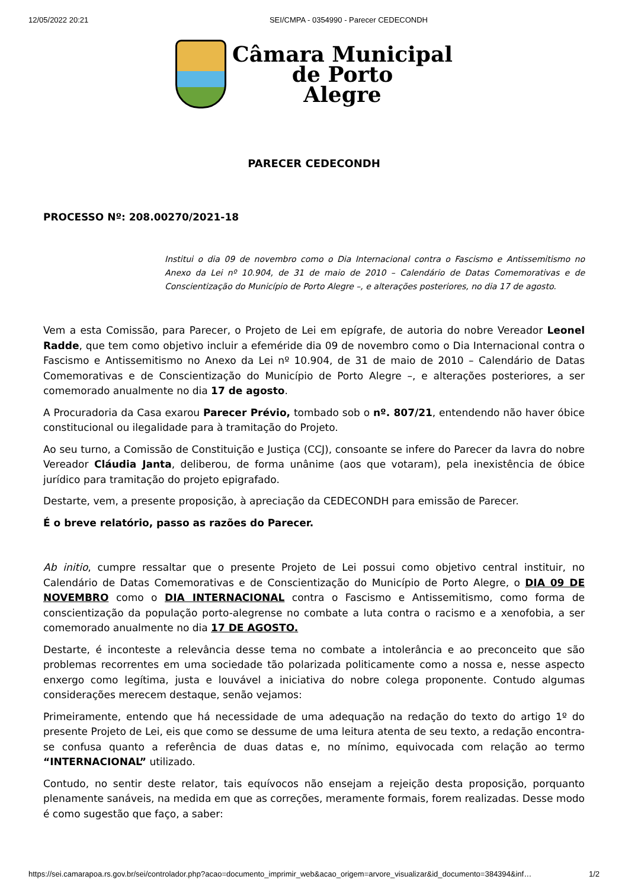12/05/2022 20:21 SEI/CMPA - 0354990 - Parecer CEDECONDH
Câmara Municipal
de Porto
Alegre
PARECER CEDECONDH
PROCESSO Nº: 208.00270/2021-18
Institui o dia 09 de novembro como o Dia Internacional contra o Fascismo e Antissemitismo no Anexo da Lei nº 10.904, de 31 de maio de 2010 – Calendário de Datas Comemorativas e de Conscientização do Município de Porto Alegre –, e alterações posteriores, no dia 17 de agosto.
Vem a esta Comissão, para Parecer, o Projeto de Lei em epígrafe, de autoria do nobre Vereador Leonel Radde, que tem como objetivo incluir a efeméride dia 09 de novembro como o Dia Internacional contra o Fascismo e Antissemitismo no Anexo da Lei nº 10.904, de 31 de maio de 2010 – Calendário de Datas Comemorativas e de Conscientização do Município de Porto Alegre –, e alterações posteriores, a ser comemorado anualmente no dia 17 de agosto.
A Procuradoria da Casa exarou Parecer Prévio, tombado sob o nº. 807/21, entendendo não haver óbice constitucional ou ilegalidade para à tramitação do Projeto.
Ao seu turno, a Comissão de Constituição e Justiça (CCJ), consoante se infere do Parecer da lavra do nobre Vereador Cláudia Janta, deliberou, de forma unânime (aos que votaram), pela inexistência de óbice jurídico para tramitação do projeto epigrafado.
Destarte, vem, a presente proposição, à apreciação da CEDECONDH para emissão de Parecer.
É o breve relatório, passo as razões do Parecer.
Ab initio, cumpre ressaltar que o presente Projeto de Lei possui como objetivo central instituir, no Calendário de Datas Comemorativas e de Conscientização do Município de Porto Alegre, o DIA 09 DE NOVEMBRO como o DIA INTERNACIONAL contra o Fascismo e Antissemitismo, como forma de conscientização da população porto-alegrense no combate a luta contra o racismo e a xenofobia, a ser comemorado anualmente no dia 17 DE AGOSTO.
Destarte, é inconteste a relevância desse tema no combate a intolerância e ao preconceito que são problemas recorrentes em uma sociedade tão polarizada politicamente como a nossa e, nesse aspecto enxergo como legítima, justa e louvável a iniciativa do nobre colega proponente. Contudo algumas considerações merecem destaque, senão vejamos:
Primeiramente, entendo que há necessidade de uma adequação na redação do texto do artigo 1º do presente Projeto de Lei, eis que como se dessume de uma leitura atenta de seu texto, a redação encontra-se confusa quanto a referência de duas datas e, no mínimo, equivocada com relação ao termo “INTERNACIONAL” utilizado.
Contudo, no sentir deste relator, tais equívocos não ensejam a rejeição desta proposição, porquanto plenamente sanáveis, na medida em que as correções, meramente formais, forem realizadas. Desse modo é como sugestão que faço, a saber:
https://sei.camarapoa.rs.gov.br/sei/controlador.php?acao=documento_imprimir_web&acao_origem=arvore_visualizar&id_documento=384394&inf… 1/2